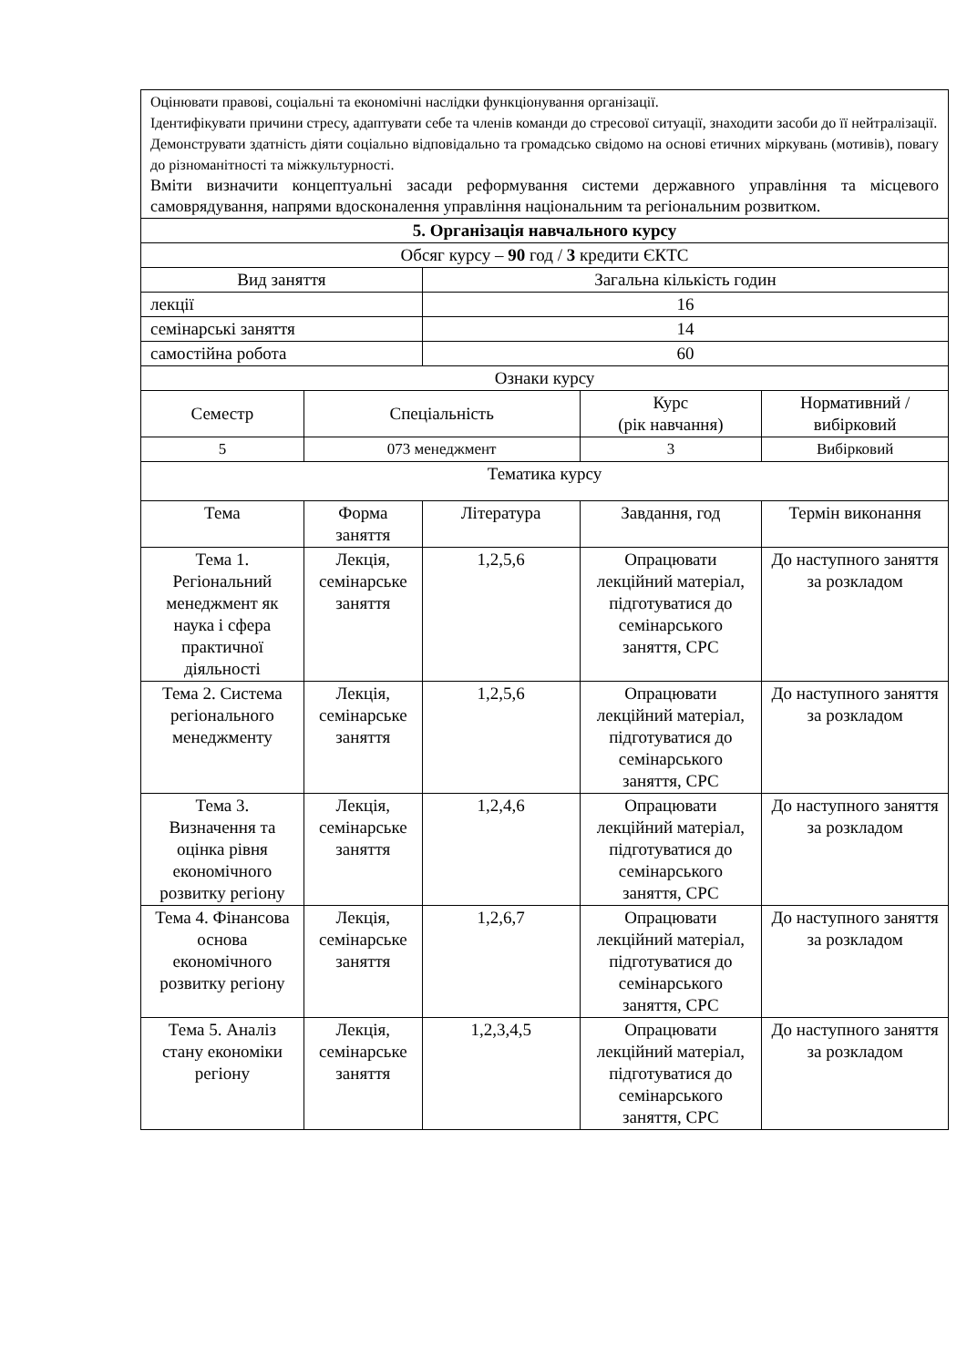| Оцінювати правові, соціальні та економічні наслідки функціонування організації. Ідентифікувати причини стресу, адаптувати себе та членів команди до стресової ситуації, знаходити засоби до її нейтралізації. Демонструвати здатність діяти соціально відповідально та громадсько свідомо на основі етичних міркувань (мотивів), повагу до різноманітності та міжкультурності. Вміти визначити концептуальні засади реформування системи державного управління та місцевого самоврядування, напрями вдосконалення управління національним та регіональним розвитком. | | | | |
| 5. Організація навчального курсу | | | | |
| Обсяг курсу – 90 год / 3 кредити ЄКТС | | | | |
| Вид заняття | | Загальна кількість годин | | |
| лекції | | 16 | | |
| семінарські заняття | | 14 | | |
| самостійна робота | | 60 | | |
| Ознаки курсу | | | | |
| Семестр | Спеціальність | | Курс (рік навчання) | Нормативний / вибірковий |
| 5 | 073 менеджмент | | 3 | Вибірковий |
| Тематика курсу | | | | |
| Тема | Форма заняття | Література | Завдання, год | Термін виконання |
| Тема 1. Регіональний менеджмент як наука і сфера практичної діяльності | Лекція, семінарське заняття | 1,2,5,6 | Опрацювати лекційний матеріал, підготуватися до семінарського заняття, СРС | До наступного заняття за розкладом |
| Тема 2. Система регіонального менеджменту | Лекція, семінарське заняття | 1,2,5,6 | Опрацювати лекційний матеріал, підготуватися до семінарського заняття, СРС | До наступного заняття за розкладом |
| Тема 3. Визначення та оцінка рівня економічного розвитку регіону | Лекція, семінарське заняття | 1,2,4,6 | Опрацювати лекційний матеріал, підготуватися до семінарського заняття, СРС | До наступного заняття за розкладом |
| Тема 4. Фінансова основа економічного розвитку регіону | Лекція, семінарське заняття | 1,2,6,7 | Опрацювати лекційний матеріал, підготуватися до семінарського заняття, СРС | До наступного заняття за розкладом |
| Тема 5. Аналіз стану економіки регіону | Лекція, семінарське заняття | 1,2,3,4,5 | Опрацювати лекційний матеріал, підготуватися до семінарського заняття, СРС | До наступного заняття за розкладом |